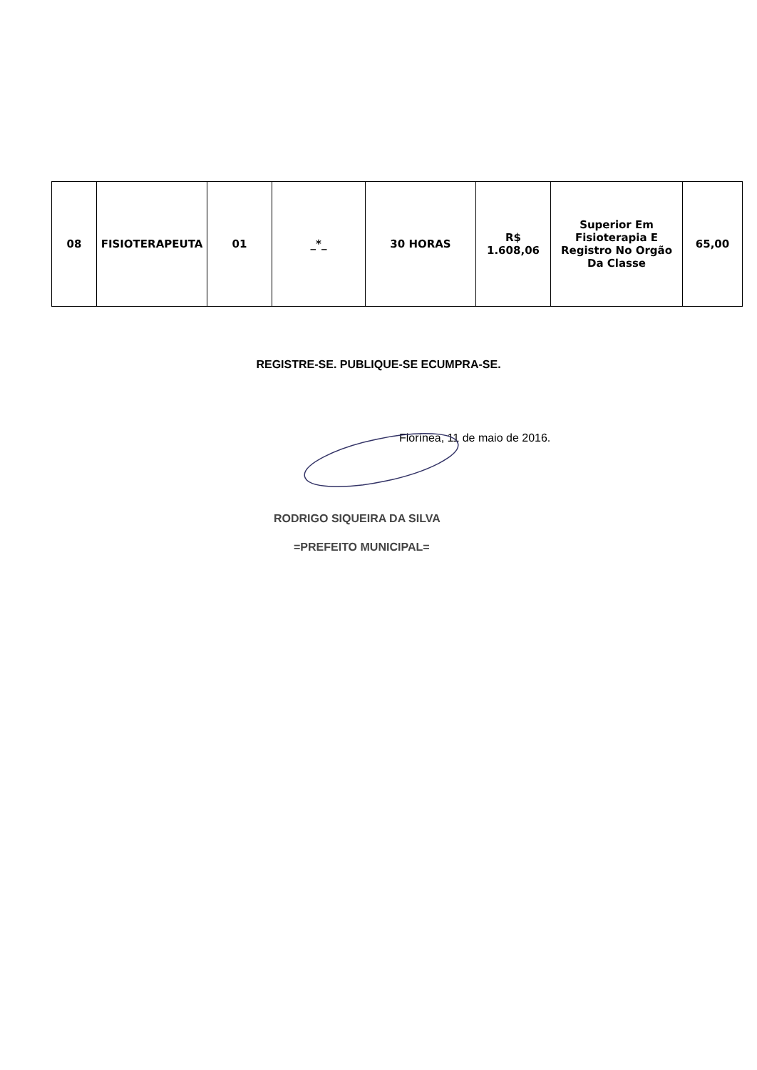| 08 | FISIOTERAPEUTA | 01 | _*_ | 30 HORAS | R$ 1.608,06 | Superior Em Fisioterapia E Registro No Orgão Da Classe | 65,00 |
REGISTRE-SE. PUBLIQUE-SE ECUMPRA-SE.
Florínea, 11 de maio de 2016.
RODRIGO SIQUEIRA DA SILVA
=PREFEITO MUNICIPAL=